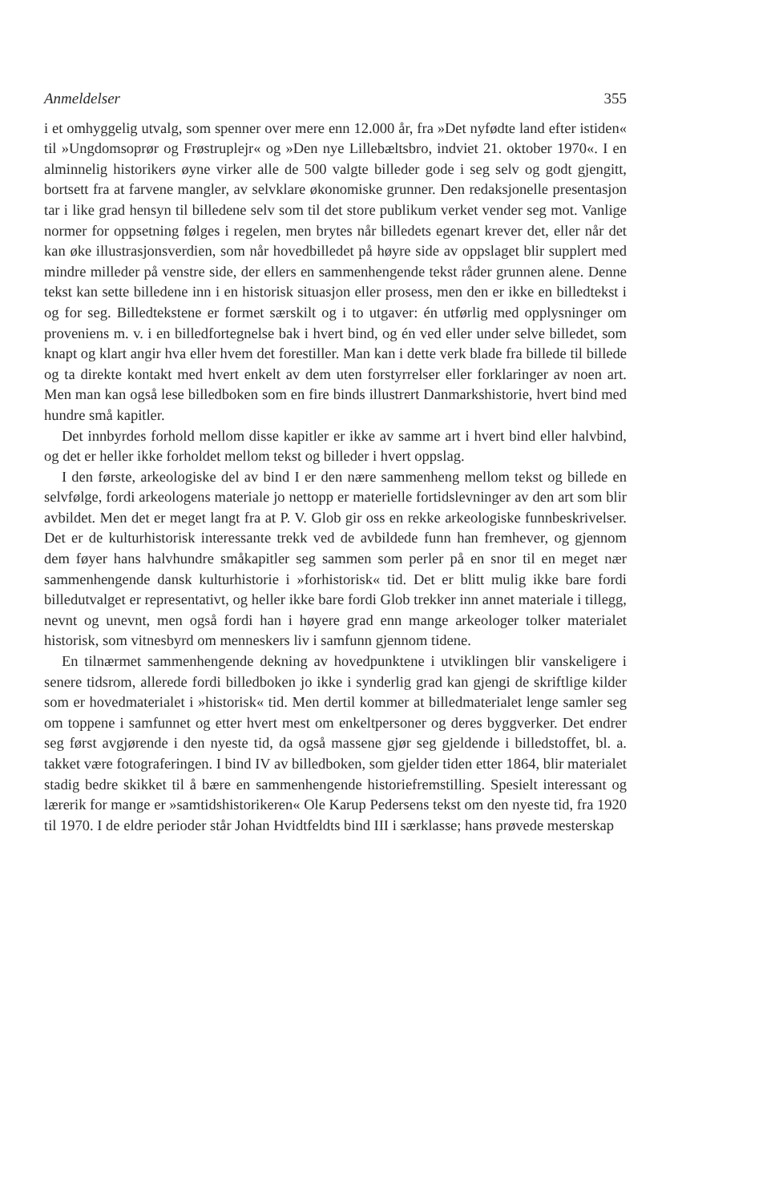Anmeldelser 355
i et omhyggelig utvalg, som spenner over mere enn 12.000 år, fra »Det nyfødte land efter istiden« til »Ungdomsoprør og Frøstruplejr« og »Den nye Lillebæltsbro, indviet 21. oktober 1970«. I en alminnelig historikers øyne virker alle de 500 valgte billeder gode i seg selv og godt gjengitt, bortsett fra at farvene mangler, av selvklare økonomiske grunner. Den redaksjonelle presentasjon tar i like grad hensyn til billedene selv som til det store publikum verket vender seg mot. Vanlige normer for oppsetning følges i regelen, men brytes når billedets egenart krever det, eller når det kan øke illustrasjonsverdien, som når hovedbilledet på høyre side av oppslaget blir supplert med mindre milleder på venstre side, der ellers en sammenhengende tekst råder grunnen alene. Denne tekst kan sette billedene inn i en historisk situasjon eller prosess, men den er ikke en billedtekst i og for seg. Billedtekstene er formet særskilt og i to utgaver: én utførlig med opplysninger om proveniens m. v. i en billedfortegnelse bak i hvert bind, og én ved eller under selve billedet, som knapt og klart angir hva eller hvem det forestiller. Man kan i dette verk blade fra billede til billede og ta direkte kontakt med hvert enkelt av dem uten forstyrrelser eller forklaringer av noen art. Men man kan også lese billedboken som en fire binds illustrert Danmarkshistorie, hvert bind med hundre små kapitler.
Det innbyrdes forhold mellom disse kapitler er ikke av samme art i hvert bind eller halvbind, og det er heller ikke forholdet mellom tekst og billeder i hvert oppslag.
I den første, arkeologiske del av bind I er den nære sammenheng mellom tekst og billede en selvfølge, fordi arkeologens materiale jo nettopp er materielle fortidslevninger av den art som blir avbildet. Men det er meget langt fra at P. V. Glob gir oss en rekke arkeologiske funnbeskrivelser. Det er de kulturhistorisk interessante trekk ved de avbildede funn han fremhever, og gjennom dem føyer hans halvhundre småkapitler seg sammen som perler på en snor til en meget nær sammenhengende dansk kulturhistorie i »forhistorisk« tid. Det er blitt mulig ikke bare fordi billedutvalget er representativt, og heller ikke bare fordi Glob trekker inn annet materiale i tillegg, nevnt og unevnt, men også fordi han i høyere grad enn mange arkeologer tolker materialet historisk, som vitnesbyrd om menneskers liv i samfunn gjennom tidene.
En tilnærmet sammenhengende dekning av hovedpunktene i utviklingen blir vanskeligere i senere tidsrom, allerede fordi billedboken jo ikke i synderlig grad kan gjengi de skriftlige kilder som er hovedmaterialet i »historisk« tid. Men dertil kommer at billedmaterialet lenge samler seg om toppene i samfunnet og etter hvert mest om enkeltpersoner og deres byggverker. Det endrer seg først avgjørende i den nyeste tid, da også massene gjør seg gjeldende i billedstoffet, bl. a. takket være fotograferingen. I bind IV av billedboken, som gjelder tiden etter 1864, blir materialet stadig bedre skikket til å bære en sammenhengende historiefremstilling. Spesielt interessant og lærerik for mange er »samtidshistorikeren« Ole Karup Pedersens tekst om den nyeste tid, fra 1920 til 1970. I de eldre perioder står Johan Hvidtfeldts bind III i særklasse; hans prøvede mesterskap